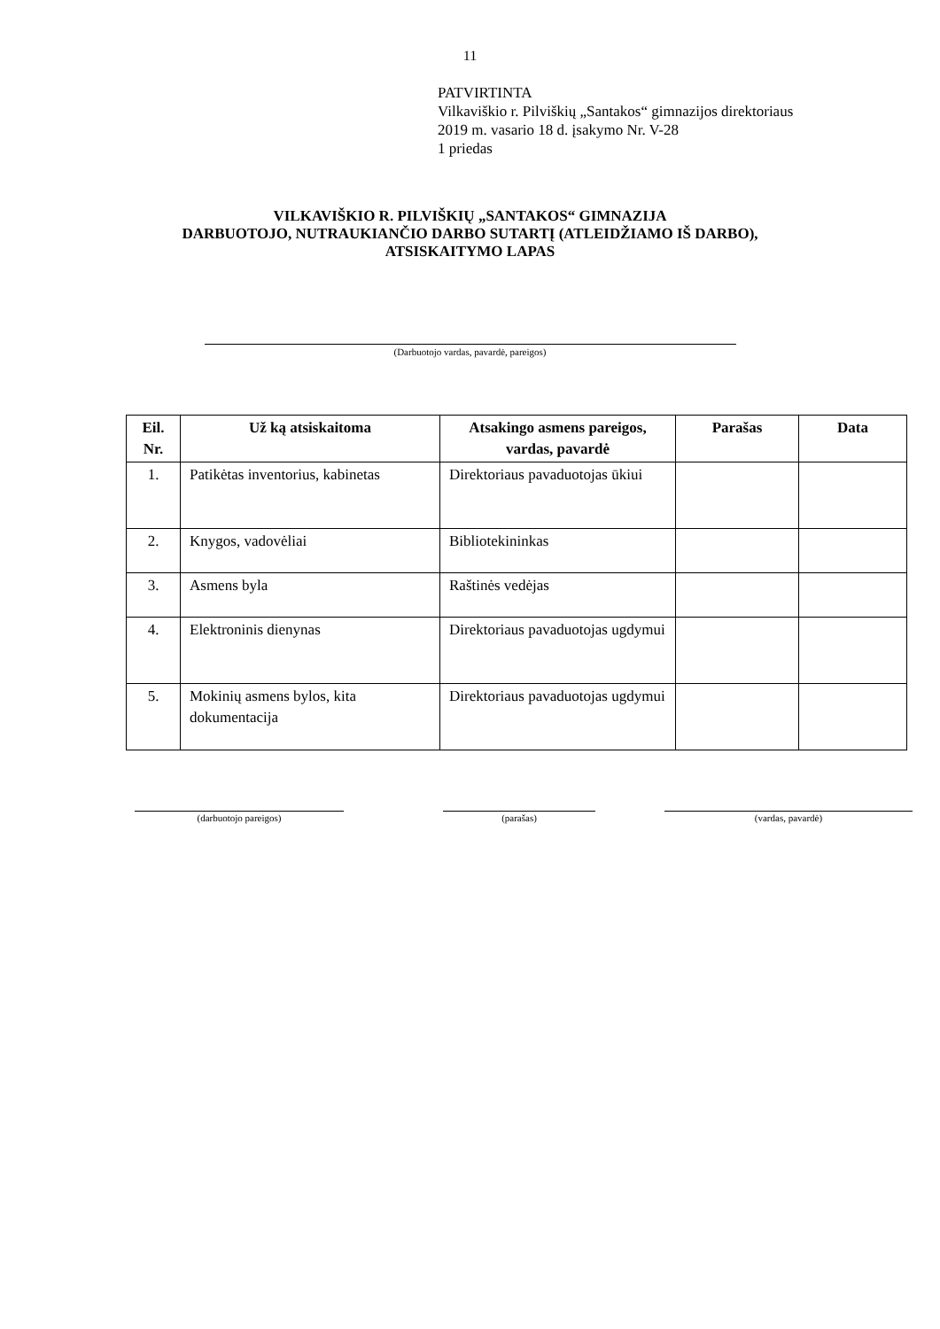11
PATVIRTINTA
Vilkaviškio r. Pilviškių „Santakos“ gimnazijos direktoriaus
2019 m. vasario 18 d. įsakymo Nr. V-28
1 priedas
VILKAVIŠKIO R. PILVIŠKIŲ „SANTAKOS“ GIMNAZIJA
DARBUOTOJO, NUTRAUKIANČIO DARBO SUTARTĮ (ATLEIDŽIAMO IŠ DARBO),
ATSISKAITYMO LAPAS
(Darbuotojo vardas, pavardė, pareigos)
| Eil. Nr. | Už ką atsiskaitoma | Atsakingo asmens pareigos, vardas, pavardė | Parašas | Data |
| --- | --- | --- | --- | --- |
| 1. | Patikėtas inventorius, kabinetas | Direktoriaus pavaduotojas ūkiui | | |
| 2. | Knygos, vadovėliai | Bibliotekininkas | | |
| 3. | Asmens byla | Raštinės vedėjas | | |
| 4. | Elektroninis dienynas | Direktoriaus pavaduotojas ugdymui | | |
| 5. | Mokinių asmens bylos, kita dokumentacija | Direktoriaus pavaduotojas ugdymui | | |
(darbuotojo pareigos) (parašas) (vardas, pavardė)